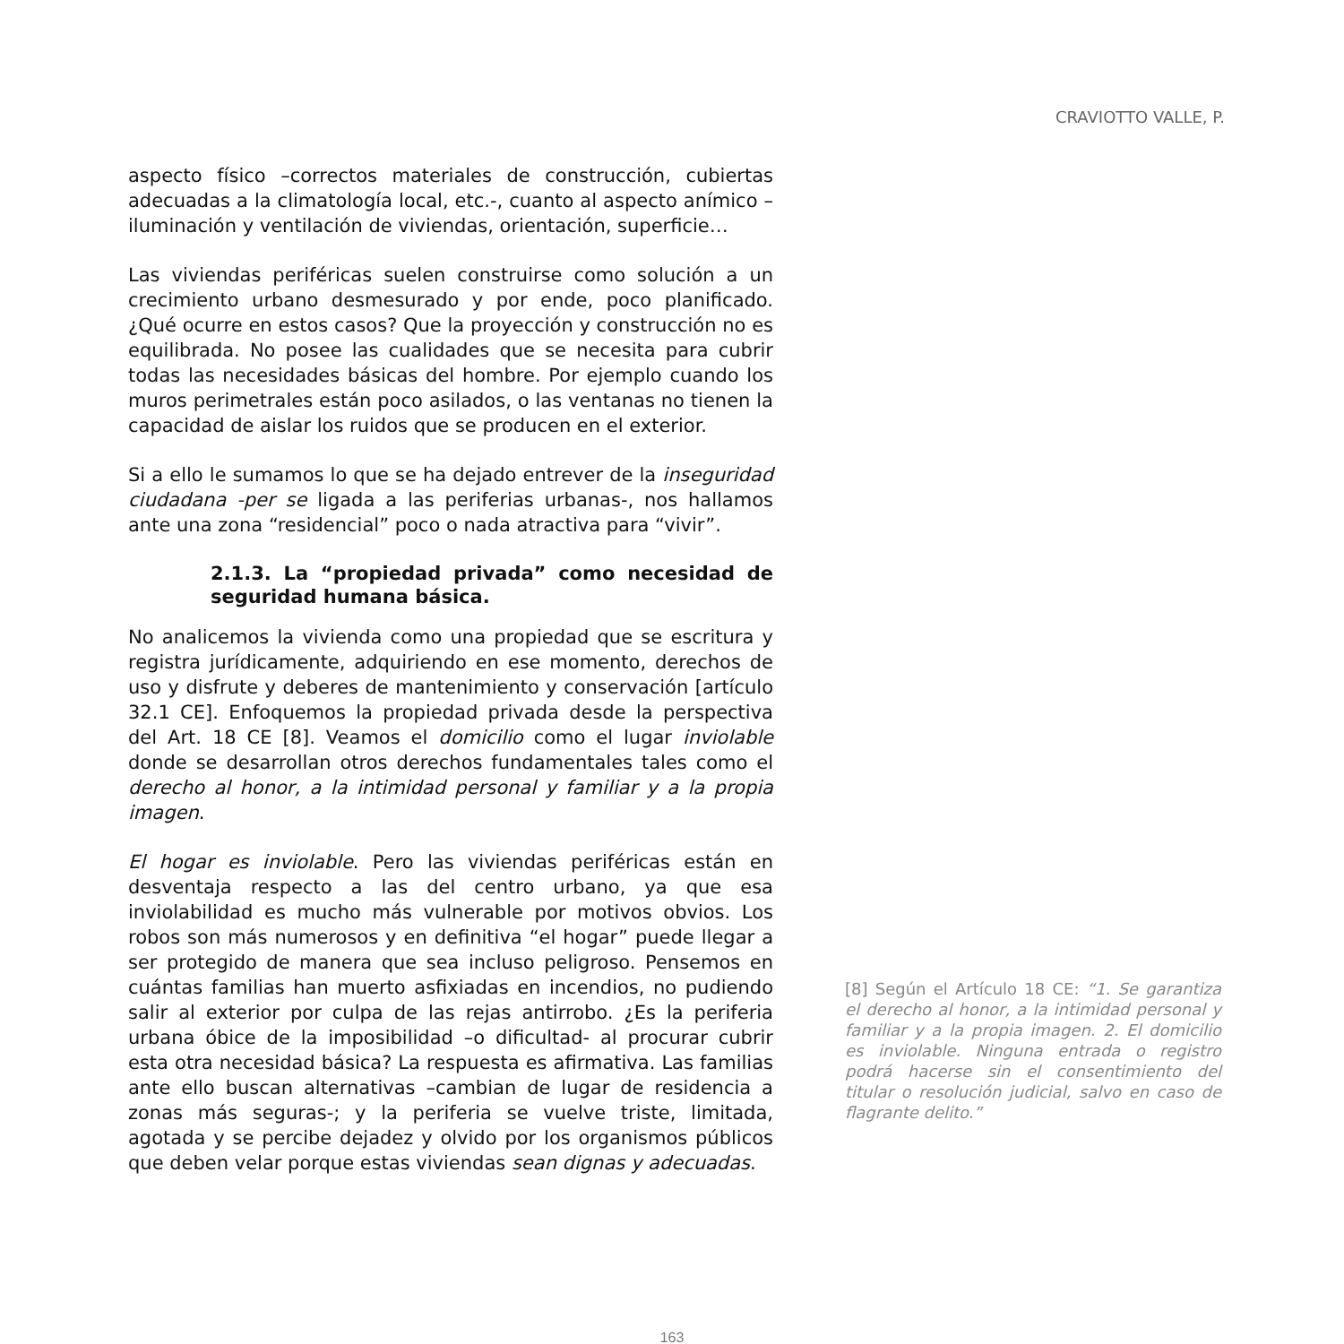CRAVIOTTO VALLE, P.
aspecto físico –correctos materiales de construcción, cubiertas adecuadas a la climatología local, etc.-, cuanto al aspecto anímico –iluminación y ventilación de viviendas, orientación, superficie…
Las viviendas periféricas suelen construirse como solución a un crecimiento urbano desmesurado y por ende, poco planificado. ¿Qué ocurre en estos casos? Que la proyección y construcción no es equilibrada. No posee las cualidades que se necesita para cubrir todas las necesidades básicas del hombre. Por ejemplo cuando los muros perimetrales están poco asilados, o las ventanas no tienen la capacidad de aislar los ruidos que se producen en el exterior.
Si a ello le sumamos lo que se ha dejado entrever de la inseguridad ciudadana -per se ligada a las periferias urbanas-, nos hallamos ante una zona “residencial” poco o nada atractiva para “vivir”.
2.1.3. La “propiedad privada” como necesidad de seguridad humana básica.
No analicemos la vivienda como una propiedad que se escritura y registra jurídicamente, adquiriendo en ese momento, derechos de uso y disfrute y deberes de mantenimiento y conservación [artículo 32.1 CE]. Enfoquemos la propiedad privada desde la perspectiva del Art. 18 CE [8]. Veamos el domicilio como el lugar inviolable donde se desarrollan otros derechos fundamentales tales como el derecho al honor, a la intimidad personal y familiar y a la propia imagen.
El hogar es inviolable. Pero las viviendas periféricas están en desventaja respecto a las del centro urbano, ya que esa inviolabilidad es mucho más vulnerable por motivos obvios. Los robos son más numerosos y en definitiva “el hogar” puede llegar a ser protegido de manera que sea incluso peligroso. Pensemos en cuántas familias han muerto asfixiadas en incendios, no pudiendo salir al exterior por culpa de las rejas antirrobo. ¿Es la periferia urbana óbice de la imposibilidad –o dificultad- al procurar cubrir esta otra necesidad básica? La respuesta es afirmativa. Las familias ante ello buscan alternativas –cambian de lugar de residencia a zonas más seguras-; y la periferia se vuelve triste, limitada, agotada y se percibe dejadez y olvido por los organismos públicos que deben velar porque estas viviendas sean dignas y adecuadas.
[8] Según el Artículo 18 CE: “1. Se garantiza el derecho al honor, a la intimidad personal y familiar y a la propia imagen. 2. El domicilio es inviolable. Ninguna entrada o registro podrá hacerse sin el consentimiento del titular o resolución judicial, salvo en caso de flagrante delito.”
163